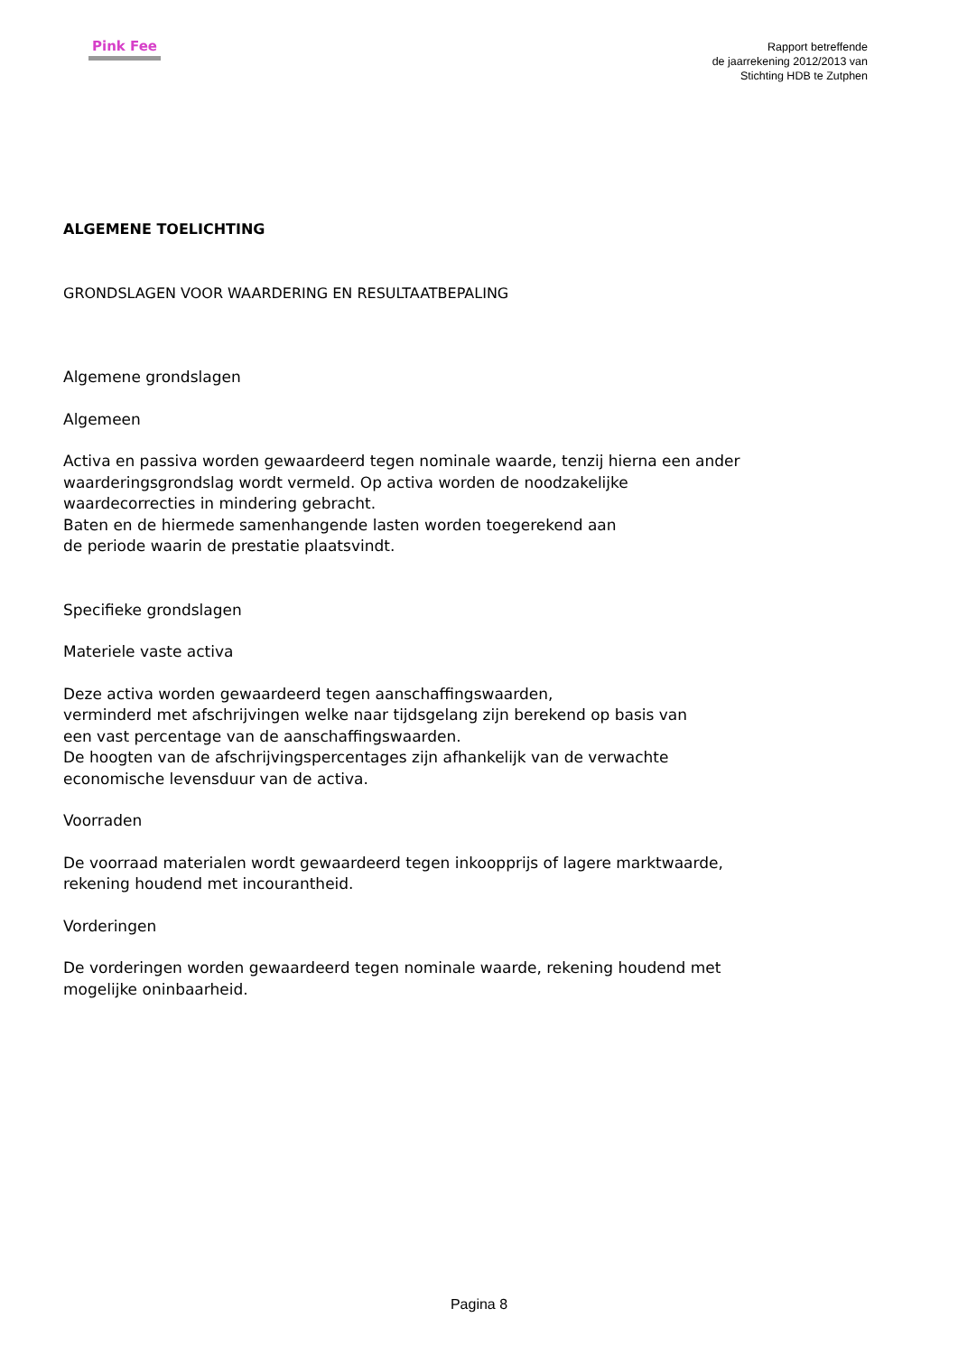Pink Fee
Rapport betreffende
de jaarrekening 2012/2013 van
Stichting HDB te Zutphen
ALGEMENE TOELICHTING
GRONDSLAGEN VOOR WAARDERING EN RESULTAATBEPALING
Algemene grondslagen
Algemeen
Activa en passiva worden gewaardeerd tegen nominale waarde, tenzij hierna een ander
waarderingsgrondslag wordt vermeld. Op activa worden de noodzakelijke
waardecorrecties in mindering gebracht.
Baten en de hiermede samenhangende lasten worden toegerekend aan
de periode waarin de prestatie plaatsvindt.
Specifieke grondslagen
Materiele vaste activa
Deze activa worden gewaardeerd tegen aanschaffingswaarden,
verminderd met afschrijvingen welke naar tijdsgelang zijn berekend op basis van
een vast percentage van de aanschaffingswaarden.
De hoogten van de afschrijvingspercentages zijn afhankelijk van de verwachte
economische levensduur van de activa.
Voorraden
De voorraad materialen wordt gewaardeerd tegen inkoopprijs of lagere marktwaarde,
rekening houdend met incourantheid.
Vorderingen
De vorderingen worden gewaardeerd tegen nominale waarde, rekening houdend met
mogelijke oninbaarheid.
Pagina 8